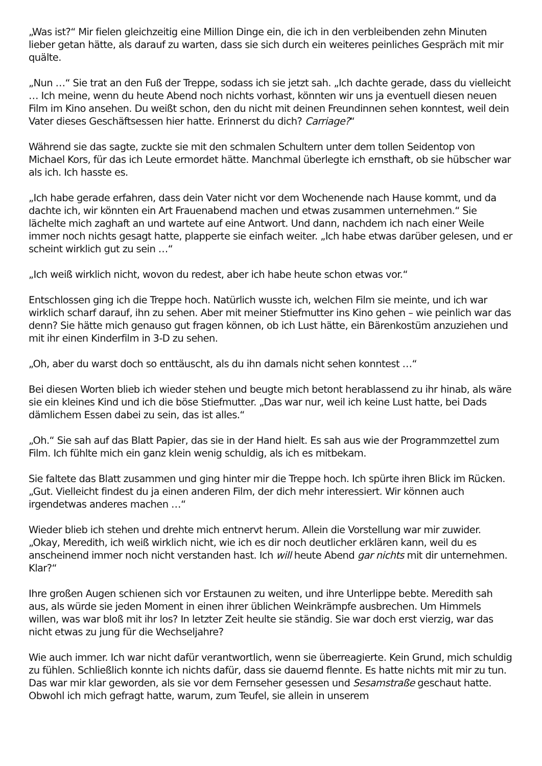„Was ist?“ Mir fielen gleichzeitig eine Million Dinge ein, die ich in den verbleibenden zehn Minuten lieber getan hätte, als darauf zu warten, dass sie sich durch ein weiteres peinliches Gespräch mit mir quälte.
„Nun …“ Sie trat an den Fuß der Treppe, sodass ich sie jetzt sah. „Ich dachte gerade, dass du vielleicht … Ich meine, wenn du heute Abend noch nichts vorhast, könnten wir uns ja eventuell diesen neuen Film im Kino ansehen. Du weißt schon, den du nicht mit deinen Freundinnen sehen konntest, weil dein Vater dieses Geschäftsessen hier hatte. Erinnerst du dich? Carriage?“
Während sie das sagte, zuckte sie mit den schmalen Schultern unter dem tollen Seidentop von Michael Kors, für das ich Leute ermordet hätte. Manchmal überlegte ich ernsthaft, ob sie hübscher war als ich. Ich hasste es.
„Ich habe gerade erfahren, dass dein Vater nicht vor dem Wochenende nach Hause kommt, und da dachte ich, wir könnten ein Art Frauenabend machen und etwas zusammen unternehmen.“ Sie lächelte mich zaghaft an und wartete auf eine Antwort. Und dann, nachdem ich nach einer Weile immer noch nichts gesagt hatte, plapperte sie einfach weiter. „Ich habe etwas darüber gelesen, und er scheint wirklich gut zu sein …“
„Ich weiß wirklich nicht, wovon du redest, aber ich habe heute schon etwas vor.“
Entschlossen ging ich die Treppe hoch. Natürlich wusste ich, welchen Film sie meinte, und ich war wirklich scharf darauf, ihn zu sehen. Aber mit meiner Stiefmutter ins Kino gehen – wie peinlich war das denn? Sie hätte mich genauso gut fragen können, ob ich Lust hätte, ein Bärenkostüm anzuziehen und mit ihr einen Kinderfilm in 3-D zu sehen.
„Oh, aber du warst doch so enttäuscht, als du ihn damals nicht sehen konntest …“
Bei diesen Worten blieb ich wieder stehen und beugte mich betont herablassend zu ihr hinab, als wäre sie ein kleines Kind und ich die böse Stiefmutter. „Das war nur, weil ich keine Lust hatte, bei Dads dämlichem Essen dabei zu sein, das ist alles.“
„Oh.“ Sie sah auf das Blatt Papier, das sie in der Hand hielt. Es sah aus wie der Programmzettel zum Film. Ich fühlte mich ein ganz klein wenig schuldig, als ich es mitbekam.
Sie faltete das Blatt zusammen und ging hinter mir die Treppe hoch. Ich spürte ihren Blick im Rücken. „Gut. Vielleicht findest du ja einen anderen Film, der dich mehr interessiert. Wir können auch irgendetwas anderes machen …“
Wieder blieb ich stehen und drehte mich entnervt herum. Allein die Vorstellung war mir zuwider. „Okay, Meredith, ich weiß wirklich nicht, wie ich es dir noch deutlicher erklären kann, weil du es anscheinend immer noch nicht verstanden hast. Ich will heute Abend gar nichts mit dir unternehmen. Klar?“
Ihre großen Augen schienen sich vor Erstaunen zu weiten, und ihre Unterlippe bebte. Meredith sah aus, als würde sie jeden Moment in einen ihrer üblichen Weinkrämpfe ausbrechen. Um Himmels willen, was war bloß mit ihr los? In letzter Zeit heulte sie ständig. Sie war doch erst vierzig, war das nicht etwas zu jung für die Wechseljahre?
Wie auch immer. Ich war nicht dafür verantwortlich, wenn sie überreagierte. Kein Grund, mich schuldig zu fühlen. Schließlich konnte ich nichts dafür, dass sie dauernd flennte. Es hatte nichts mit mir zu tun. Das war mir klar geworden, als sie vor dem Fernseher gesessen und Sesamstraße geschaut hatte. Obwohl ich mich gefragt hatte, warum, zum Teufel, sie allein in unserem